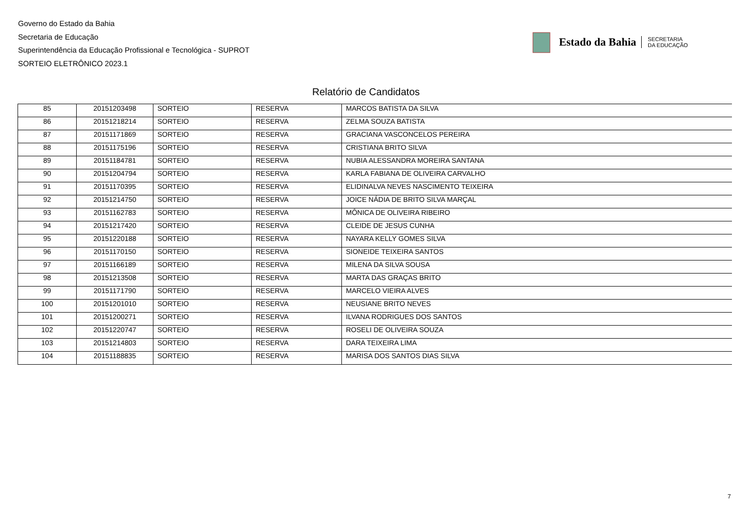Governo do Estado da Bahia
Secretaria de Educação
Superintendência da Educação Profissional e Tecnológica - SUPROT
SORTEIO ELETRÔNICO 2023.1
Estado da Bahia SECRETARIA
DA EDUCAÇÃO
Relatório de Candidatos
| 85 | 20151203498 | SORTEIO | RESERVA | MARCOS BATISTA DA SILVA |
| 86 | 20151218214 | SORTEIO | RESERVA | ZELMA SOUZA BATISTA |
| 87 | 20151171869 | SORTEIO | RESERVA | GRACIANA VASCONCELOS PEREIRA |
| 88 | 20151175196 | SORTEIO | RESERVA | CRISTIANA BRITO SILVA |
| 89 | 20151184781 | SORTEIO | RESERVA | NUBIA ALESSANDRA MOREIRA SANTANA |
| 90 | 20151204794 | SORTEIO | RESERVA | KARLA FABIANA DE OLIVEIRA CARVALHO |
| 91 | 20151170395 | SORTEIO | RESERVA | ELIDINALVA NEVES NASCIMENTO TEIXEIRA |
| 92 | 20151214750 | SORTEIO | RESERVA | JOICE NÁDIA DE BRITO SILVA MARÇAL |
| 93 | 20151162783 | SORTEIO | RESERVA | MÔNICA DE OLIVEIRA RIBEIRO |
| 94 | 20151217420 | SORTEIO | RESERVA | CLEIDE DE JESUS CUNHA |
| 95 | 20151220188 | SORTEIO | RESERVA | NAYARA KELLY GOMES SILVA |
| 96 | 20151170150 | SORTEIO | RESERVA | SIONEIDE TEIXEIRA SANTOS |
| 97 | 20151166189 | SORTEIO | RESERVA | MILENA DA SILVA SOUSA |
| 98 | 20151213508 | SORTEIO | RESERVA | MARTA DAS GRAÇAS BRITO |
| 99 | 20151171790 | SORTEIO | RESERVA | MARCELO VIEIRA ALVES |
| 100 | 20151201010 | SORTEIO | RESERVA | NEUSIANE BRITO NEVES |
| 101 | 20151200271 | SORTEIO | RESERVA | ILVANA RODRIGUES DOS SANTOS |
| 102 | 20151220747 | SORTEIO | RESERVA | ROSELI DE OLIVEIRA SOUZA |
| 103 | 20151214803 | SORTEIO | RESERVA | DARA TEIXEIRA LIMA |
| 104 | 20151188835 | SORTEIO | RESERVA | MARISA DOS SANTOS DIAS SILVA |
7